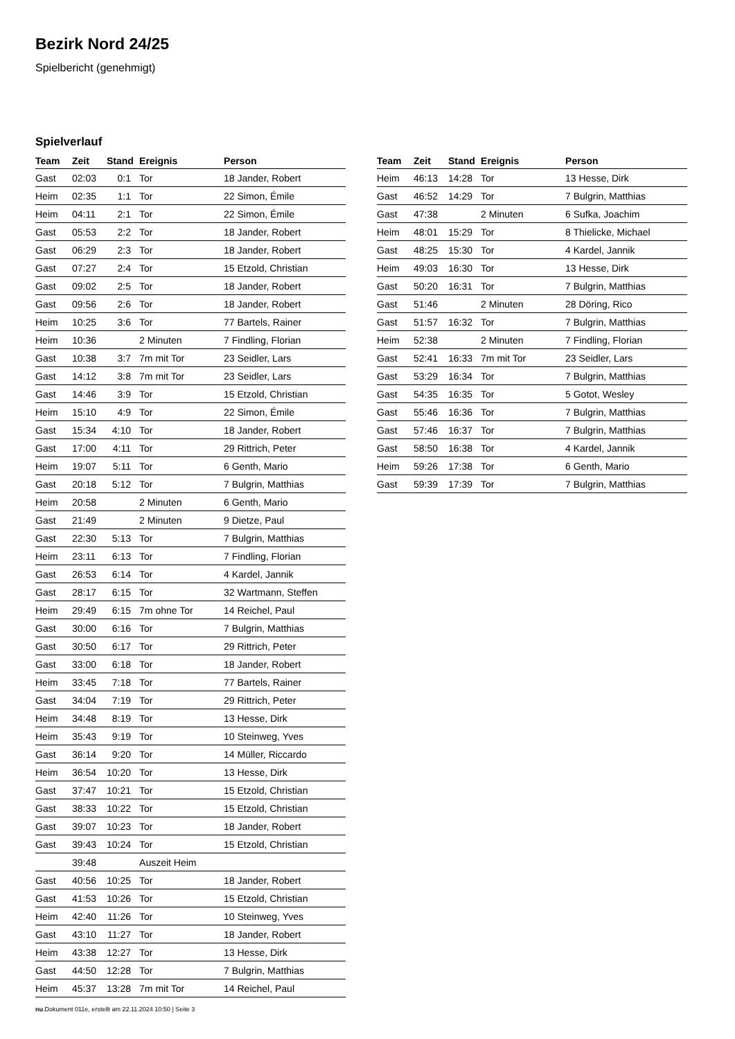Bezirk Nord 24/25
Spielbericht (genehmigt)
Spielverlauf
| Team | Zeit | Stand | Ereignis | Person |
| --- | --- | --- | --- | --- |
| Gast | 02:03 | 0:1 | Tor | 18 Jander, Robert |
| Heim | 02:35 | 1:1 | Tor | 22 Simon, Émile |
| Heim | 04:11 | 2:1 | Tor | 22 Simon, Émile |
| Gast | 05:53 | 2:2 | Tor | 18 Jander, Robert |
| Gast | 06:29 | 2:3 | Tor | 18 Jander, Robert |
| Gast | 07:27 | 2:4 | Tor | 15 Etzold, Christian |
| Gast | 09:02 | 2:5 | Tor | 18 Jander, Robert |
| Gast | 09:56 | 2:6 | Tor | 18 Jander, Robert |
| Heim | 10:25 | 3:6 | Tor | 77 Bartels, Rainer |
| Heim | 10:36 | | 2 Minuten | 7 Findling, Florian |
| Gast | 10:38 | 3:7 | 7m mit Tor | 23 Seidler, Lars |
| Gast | 14:12 | 3:8 | 7m mit Tor | 23 Seidler, Lars |
| Gast | 14:46 | 3:9 | Tor | 15 Etzold, Christian |
| Heim | 15:10 | 4:9 | Tor | 22 Simon, Émile |
| Gast | 15:34 | 4:10 | Tor | 18 Jander, Robert |
| Gast | 17:00 | 4:11 | Tor | 29 Rittrich, Peter |
| Heim | 19:07 | 5:11 | Tor | 6 Genth, Mario |
| Gast | 20:18 | 5:12 | Tor | 7 Bulgrin, Matthias |
| Heim | 20:58 | | 2 Minuten | 6 Genth, Mario |
| Gast | 21:49 | | 2 Minuten | 9 Dietze, Paul |
| Gast | 22:30 | 5:13 | Tor | 7 Bulgrin, Matthias |
| Heim | 23:11 | 6:13 | Tor | 7 Findling, Florian |
| Gast | 26:53 | 6:14 | Tor | 4 Kardel, Jannik |
| Gast | 28:17 | 6:15 | Tor | 32 Wartmann, Steffen |
| Heim | 29:49 | 6:15 | 7m ohne Tor | 14 Reichel, Paul |
| Gast | 30:00 | 6:16 | Tor | 7 Bulgrin, Matthias |
| Gast | 30:50 | 6:17 | Tor | 29 Rittrich, Peter |
| Gast | 33:00 | 6:18 | Tor | 18 Jander, Robert |
| Heim | 33:45 | 7:18 | Tor | 77 Bartels, Rainer |
| Gast | 34:04 | 7:19 | Tor | 29 Rittrich, Peter |
| Heim | 34:48 | 8:19 | Tor | 13 Hesse, Dirk |
| Heim | 35:43 | 9:19 | Tor | 10 Steinweg, Yves |
| Gast | 36:14 | 9:20 | Tor | 14 Müller, Riccardo |
| Heim | 36:54 | 10:20 | Tor | 13 Hesse, Dirk |
| Gast | 37:47 | 10:21 | Tor | 15 Etzold, Christian |
| Gast | 38:33 | 10:22 | Tor | 15 Etzold, Christian |
| Gast | 39:07 | 10:23 | Tor | 18 Jander, Robert |
| Gast | 39:43 | 10:24 | Tor | 15 Etzold, Christian |
| | 39:48 | | Auszeit Heim | |
| Gast | 40:56 | 10:25 | Tor | 18 Jander, Robert |
| Gast | 41:53 | 10:26 | Tor | 15 Etzold, Christian |
| Heim | 42:40 | 11:26 | Tor | 10 Steinweg, Yves |
| Gast | 43:10 | 11:27 | Tor | 18 Jander, Robert |
| Heim | 43:38 | 12:27 | Tor | 13 Hesse, Dirk |
| Gast | 44:50 | 12:28 | Tor | 7 Bulgrin, Matthias |
| Heim | 45:37 | 13:28 | 7m mit Tor | 14 Reichel, Paul |
| Team | Zeit | Stand | Ereignis | Person |
| --- | --- | --- | --- | --- |
| Heim | 46:13 | 14:28 | Tor | 13 Hesse, Dirk |
| Gast | 46:52 | 14:29 | Tor | 7 Bulgrin, Matthias |
| Gast | 47:38 | | 2 Minuten | 6 Sufka, Joachim |
| Heim | 48:01 | 15:29 | Tor | 8 Thielicke, Michael |
| Gast | 48:25 | 15:30 | Tor | 4 Kardel, Jannik |
| Heim | 49:03 | 16:30 | Tor | 13 Hesse, Dirk |
| Gast | 50:20 | 16:31 | Tor | 7 Bulgrin, Matthias |
| Gast | 51:46 | | 2 Minuten | 28 Döring, Rico |
| Gast | 51:57 | 16:32 | Tor | 7 Bulgrin, Matthias |
| Heim | 52:38 | | 2 Minuten | 7 Findling, Florian |
| Gast | 52:41 | 16:33 | 7m mit Tor | 23 Seidler, Lars |
| Gast | 53:29 | 16:34 | Tor | 7 Bulgrin, Matthias |
| Gast | 54:35 | 16:35 | Tor | 5 Gotot, Wesley |
| Gast | 55:46 | 16:36 | Tor | 7 Bulgrin, Matthias |
| Gast | 57:46 | 16:37 | Tor | 7 Bulgrin, Matthias |
| Gast | 58:50 | 16:38 | Tor | 4 Kardel, Jannik |
| Heim | 59:26 | 17:38 | Tor | 6 Genth, Mario |
| Gast | 59:39 | 17:39 | Tor | 7 Bulgrin, Matthias |
nu.Dokument 011e, erstellt am 22.11.2024 10:50 | Seite 3